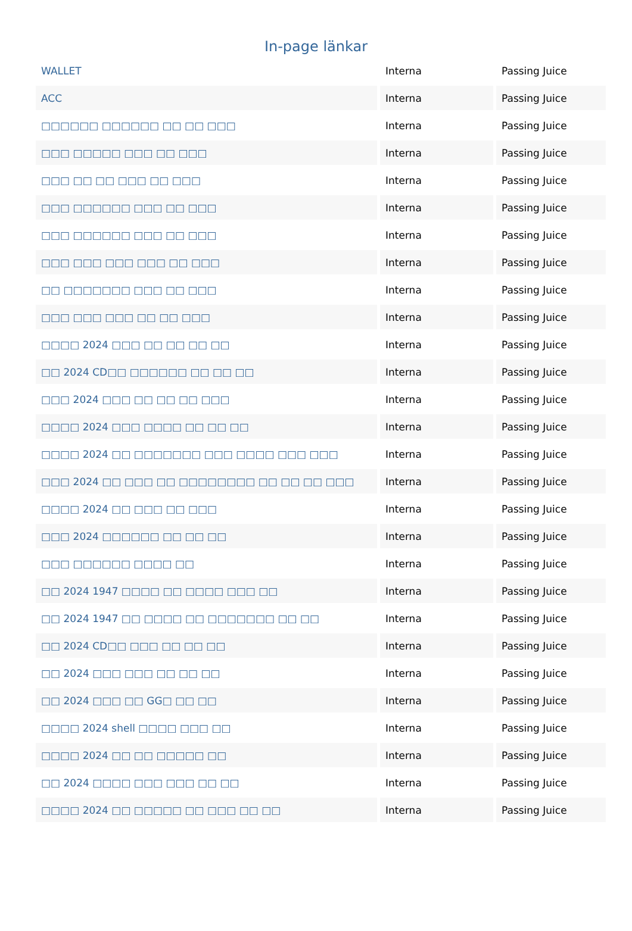In-page länkar
| WALLET | Interna | Passing Juice |
| ACC | Interna | Passing Juice |
| □□□□□□ □□□□□□ □□ □□ □□□ | Interna | Passing Juice |
| □□□ □□□□□ □□□ □□ □□□ | Interna | Passing Juice |
| □□□ □□ □□ □□□ □□ □□□ | Interna | Passing Juice |
| □□□ □□□□□□ □□□ □□ □□□ | Interna | Passing Juice |
| □□□ □□□□□□ □□□ □□ □□□ | Interna | Passing Juice |
| □□□ □□□ □□□ □□□ □□ □□□ | Interna | Passing Juice |
| □□ □□□□□□□ □□□ □□ □□□ | Interna | Passing Juice |
| □□□ □□□ □□□ □□ □□ □□□ | Interna | Passing Juice |
| □□□□ 2024 □□□ □□ □□ □□ □□ | Interna | Passing Juice |
| □□ 2024 CD□□ □□□□□□ □□ □□ □□ | Interna | Passing Juice |
| □□□ 2024 □□□ □□ □□ □□ □□□ | Interna | Passing Juice |
| □□□□ 2024 □□□ □□□□ □□ □□ □□ | Interna | Passing Juice |
| □□□□ 2024 □□ □□□□□□□ □□□ □□□□ □□□ □□□ | Interna | Passing Juice |
| □□□ 2024 □□ □□□ □□ □□□□□□□□ □□ □□ □□ □□□ | Interna | Passing Juice |
| □□□□ 2024 □□ □□□ □□ □□□ | Interna | Passing Juice |
| □□□ 2024 □□□□□□ □□ □□ □□ | Interna | Passing Juice |
| □□□ □□□□□□ □□□□ □□ | Interna | Passing Juice |
| □□ 2024 1947 □□□□ □□ □□□□ □□□ □□ | Interna | Passing Juice |
| □□ 2024 1947 □□ □□□□ □□ □□□□□□□ □□ □□ | Interna | Passing Juice |
| □□ 2024 CD□□ □□□ □□ □□ □□ | Interna | Passing Juice |
| □□ 2024 □□□ □□□ □□ □□ □□ | Interna | Passing Juice |
| □□ 2024 □□□ □□ GG□ □□ □□ | Interna | Passing Juice |
| □□□□ 2024 shell □□□□ □□□ □□ | Interna | Passing Juice |
| □□□□ 2024 □□ □□ □□□□□ □□ | Interna | Passing Juice |
| □□ 2024 □□□□ □□□ □□□ □□ □□ | Interna | Passing Juice |
| □□□□ 2024 □□ □□□□□ □□ □□□ □□ □□ | Interna | Passing Juice |